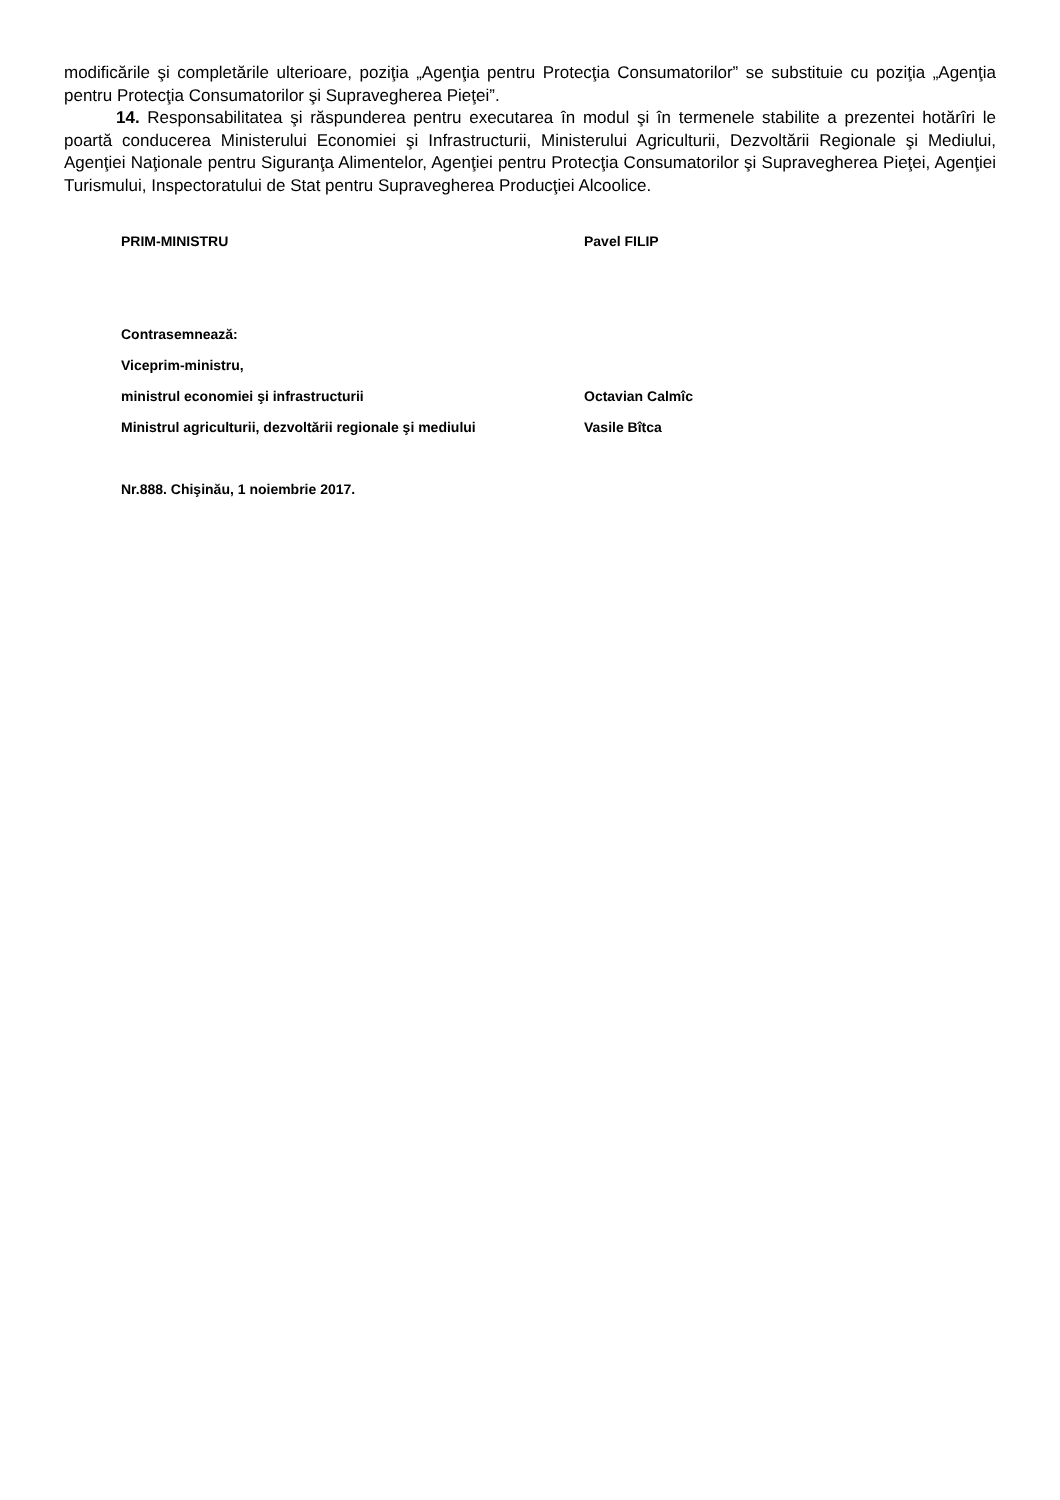modificările şi completările ulterioare, poziţia „Agenţia pentru Protecţia Consumatorilor” se substituie cu poziţia „Agenţia pentru Protecţia Consumatorilor şi Supravegherea Pieţei”.
14. Responsabilitatea şi răspunderea pentru executarea în modul şi în termenele stabilite a prezentei hotărîri le poartă conducerea Ministerului Economiei şi Infrastructurii, Ministerului Agriculturii, Dezvoltării Regionale şi Mediului, Agenţiei Naţionale pentru Siguranţa Alimentelor, Agenţiei pentru Protecţia Consumatorilor şi Supravegherea Pieţei, Agenţiei Turismului, Inspectoratului de Stat pentru Supravegherea Producţiei Alcoolice.
| PRIM-MINISTRU | Pavel FILIP |
| Contrasemnează: | |
| Viceprim-ministru, | |
| ministrul economiei şi infrastructurii | Octavian Calmîc |
| Ministrul agriculturii, dezvoltării regionale şi mediului | Vasile Bîtca |
| Nr.888. Chişinău, 1 noiembrie 2017. | |